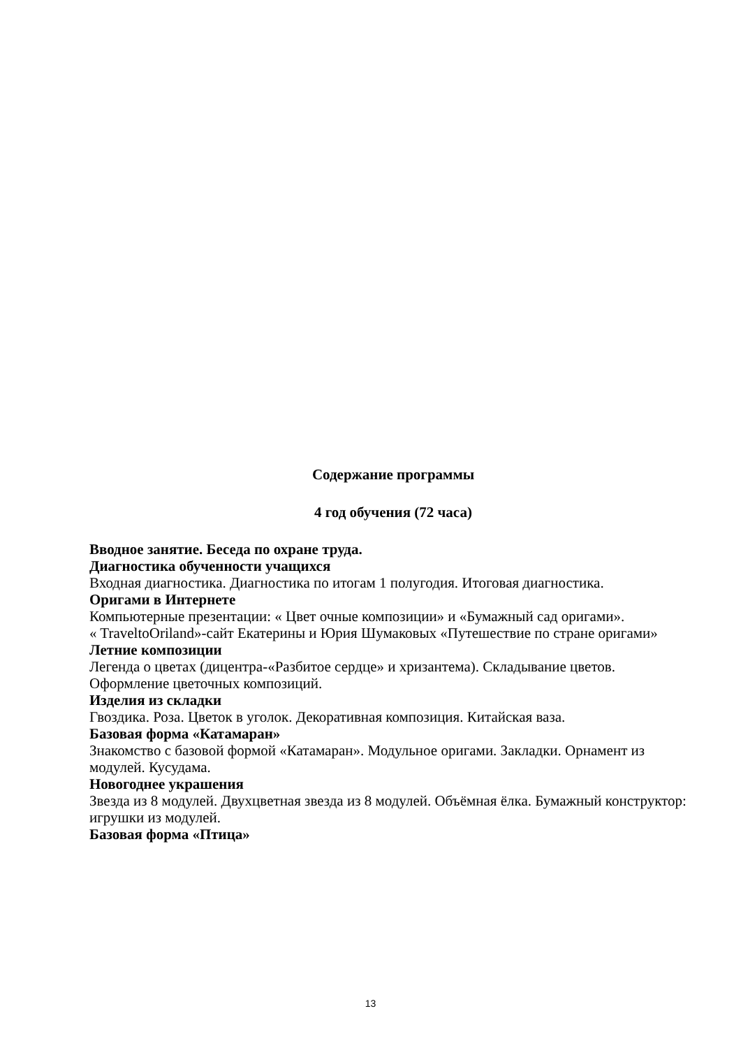Содержание программы
4 год обучения (72 часа)
Вводное занятие. Беседа по охране труда.
Диагностика обученности учащихся
Входная диагностика. Диагностика по итогам 1 полугодия. Итоговая диагностика.
Оригами в Интернете
Компьютерные презентации: « Цвет очные композиции» и «Бумажный сад оригами».
« TraveltoOriland»-сайт Екатерины и Юрия Шумаковых «Путешествие по стране оригами»
Летние композиции
Легенда о цветах (дицентра-«Разбитое сердце» и хризантема). Складывание цветов. Оформление цветочных композиций.
Изделия из складки
Гвоздика. Роза. Цветок в уголок. Декоративная композиция. Китайская ваза.
Базовая форма «Катамаран»
Знакомство с базовой формой «Катамаран». Модульное оригами. Закладки. Орнамент из модулей. Кусудама.
Новогоднее украшения
Звезда из 8 модулей. Двухцветная звезда из 8 модулей. Объёмная ёлка. Бумажный конструктор: игрушки из модулей.
Базовая форма «Птица»
13